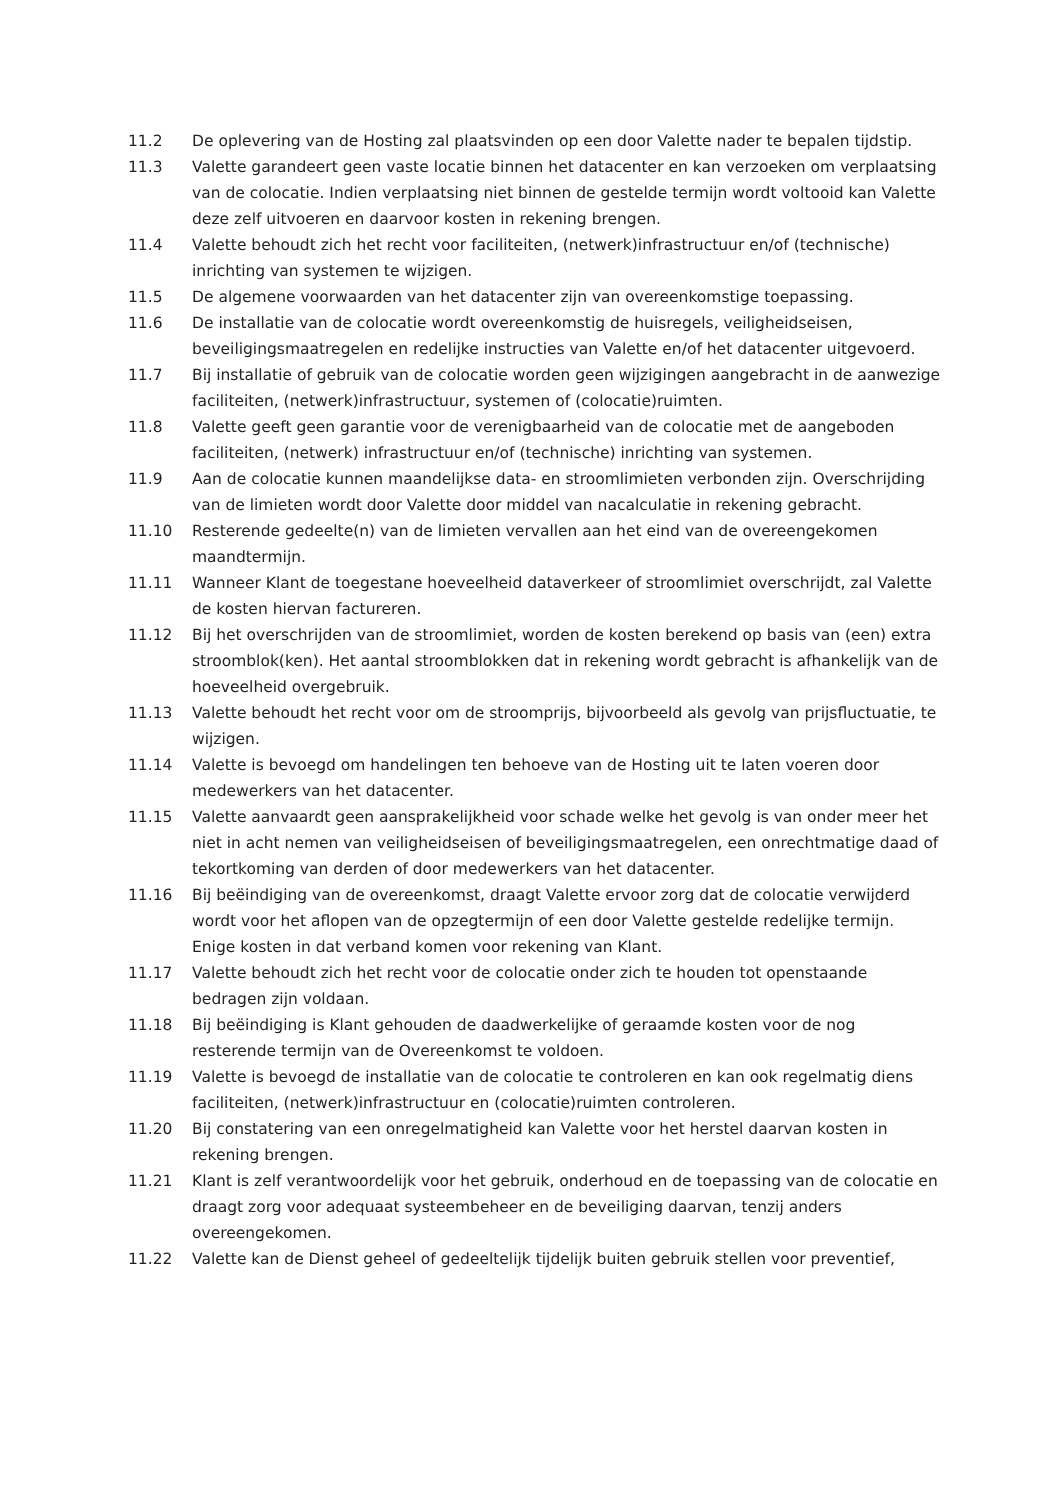11.2 De oplevering van de Hosting zal plaatsvinden op een door Valette nader te bepalen tijdstip.
11.3 Valette garandeert geen vaste locatie binnen het datacenter en kan verzoeken om verplaatsing van de colocatie. Indien verplaatsing niet binnen de gestelde termijn wordt voltooid kan Valette deze zelf uitvoeren en daarvoor kosten in rekening brengen.
11.4 Valette behoudt zich het recht voor faciliteiten, (netwerk)infrastructuur en/of (technische) inrichting van systemen te wijzigen.
11.5 De algemene voorwaarden van het datacenter zijn van overeenkomstige toepassing.
11.6 De installatie van de colocatie wordt overeenkomstig de huisregels, veiligheidseisen, beveiligingsmaatregelen en redelijke instructies van Valette en/of het datacenter uitgevoerd.
11.7 Bij installatie of gebruik van de colocatie worden geen wijzigingen aangebracht in de aanwezige faciliteiten, (netwerk)infrastructuur, systemen of (colocatie)ruimten.
11.8 Valette geeft geen garantie voor de verenigbaarheid van de colocatie met de aangeboden faciliteiten, (netwerk) infrastructuur en/of (technische) inrichting van systemen.
11.9 Aan de colocatie kunnen maandelijkse data- en stroomlimieten verbonden zijn. Overschrijding van de limieten wordt door Valette door middel van nacalculatie in rekening gebracht.
11.10 Resterende gedeelte(n) van de limieten vervallen aan het eind van de overeengekomen maandtermijn.
11.11 Wanneer Klant de toegestane hoeveelheid dataverkeer of stroomlimiet overschrijdt, zal Valette de kosten hiervan factureren.
11.12 Bij het overschrijden van de stroomlimiet, worden de kosten berekend op basis van (een) extra stroomblok(ken). Het aantal stroomblokken dat in rekening wordt gebracht is afhankelijk van de hoeveelheid overgebruik.
11.13 Valette behoudt het recht voor om de stroomprijs, bijvoorbeeld als gevolg van prijsfluctuatie, te wijzigen.
11.14 Valette is bevoegd om handelingen ten behoeve van de Hosting uit te laten voeren door medewerkers van het datacenter.
11.15 Valette aanvaardt geen aansprakelijkheid voor schade welke het gevolg is van onder meer het niet in acht nemen van veiligheidseisen of beveiligingsmaatregelen, een onrechtmatige daad of tekortkoming van derden of door medewerkers van het datacenter.
11.16 Bij beëindiging van de overeenkomst, draagt Valette ervoor zorg dat de colocatie verwijderd wordt voor het aflopen van de opzegtermijn of een door Valette gestelde redelijke termijn. Enige kosten in dat verband komen voor rekening van Klant.
11.17 Valette behoudt zich het recht voor de colocatie onder zich te houden tot openstaande bedragen zijn voldaan.
11.18 Bij beëindiging is Klant gehouden de daadwerkelijke of geraamde kosten voor de nog resterende termijn van de Overeenkomst te voldoen.
11.19 Valette is bevoegd de installatie van de colocatie te controleren en kan ook regelmatig diens faciliteiten, (netwerk)infrastructuur en (colocatie)ruimten controleren.
11.20 Bij constatering van een onregelmatigheid kan Valette voor het herstel daarvan kosten in rekening brengen.
11.21 Klant is zelf verantwoordelijk voor het gebruik, onderhoud en de toepassing van de colocatie en draagt zorg voor adequaat systeembeheer en de beveiliging daarvan, tenzij anders overeengekomen.
11.22 Valette kan de Dienst geheel of gedeeltelijk tijdelijk buiten gebruik stellen voor preventief,